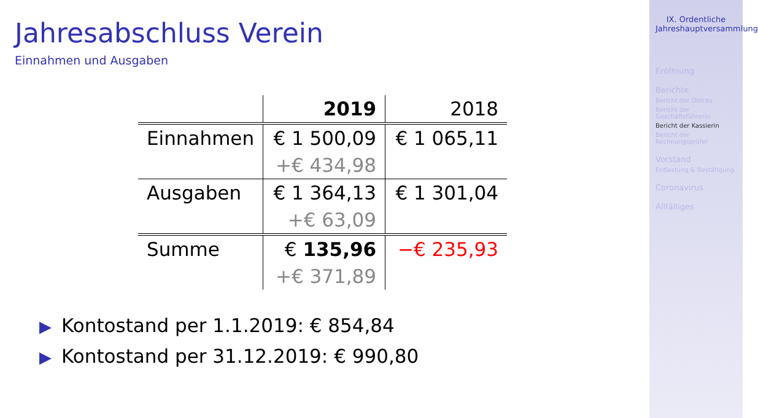Jahresabschluss Verein
Einnahmen und Ausgaben
| | 2019 | 2018 |
| Einnahmen | € 1 500,09 | € 1 065,11 |
| | +€ 434,98 | |
| Ausgaben | € 1 364,13 | € 1 301,04 |
| | +€ 63,09 | |
| Summe | € 135,96 | −€ 235,93 |
| | +€ 371,89 | |
▶ Kontostand per 1.1.2019: € 854,84
▶ Kontostand per 31.12.2019: € 990,80
IX. Ordentliche Jahreshauptversammlung
Eröffnung
Berichte
Bericht der Obfrau
Bericht der Geschäftsführerin
Bericht der Kassierin
Bericht der Rechnungsprüfer
Vorstand
Entlastung & Bestätigung
Coronavirus
Allfälliges